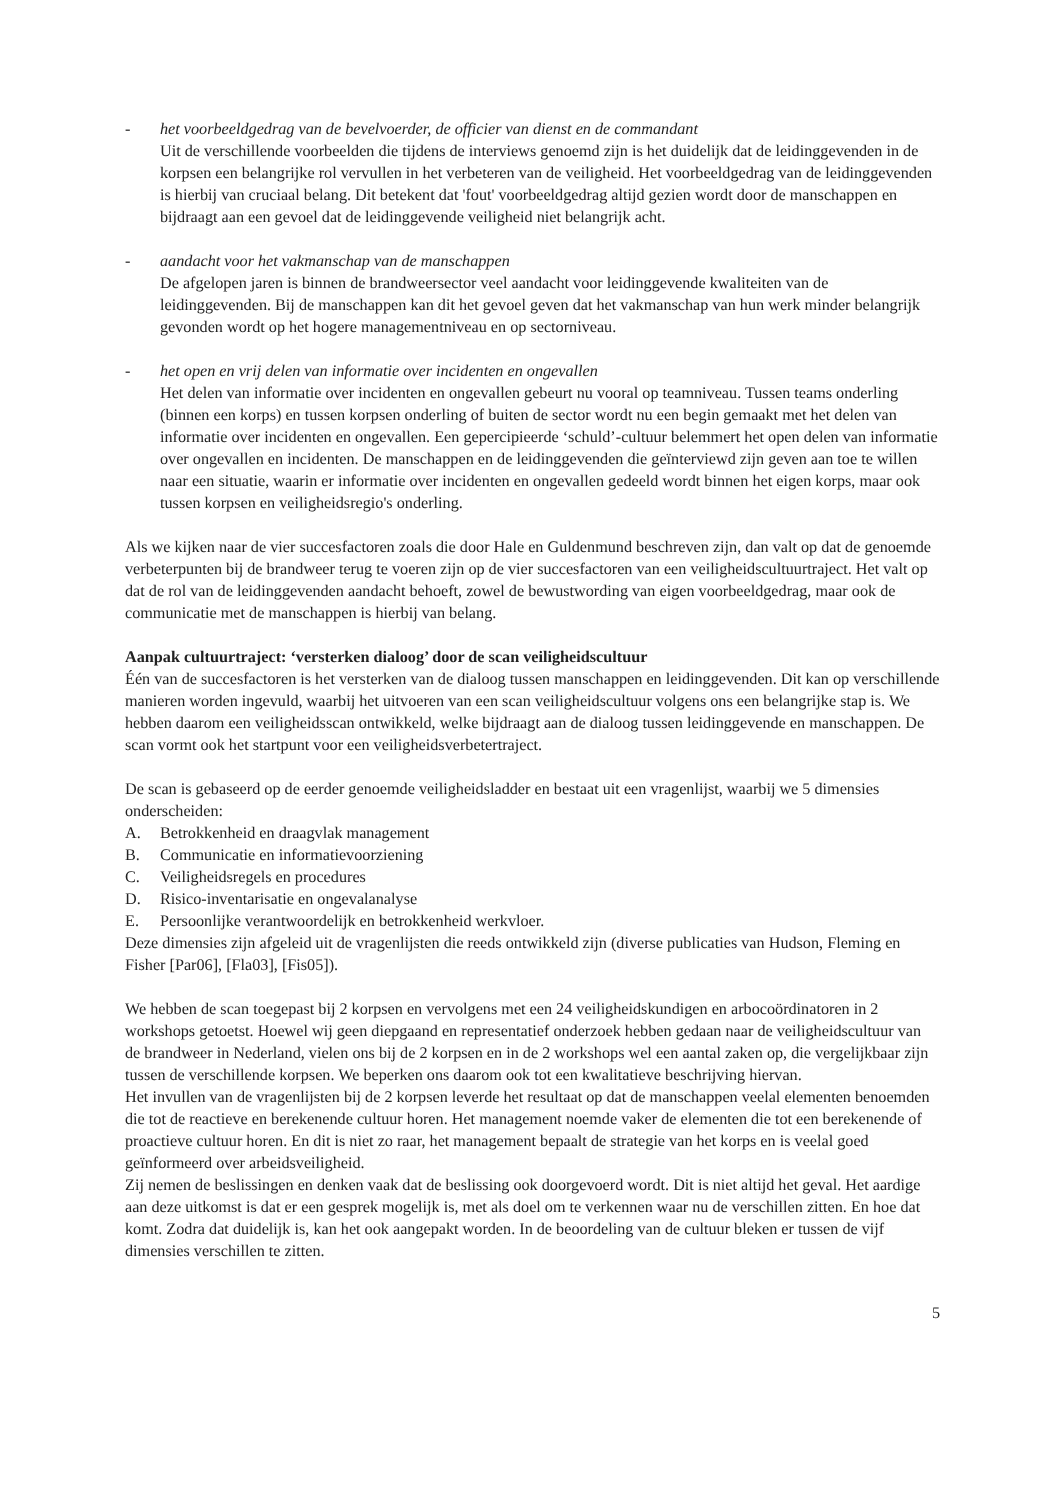- het voorbeeldgedrag van de bevelvoerder, de officier van dienst en de commandant
Uit de verschillende voorbeelden die tijdens de interviews genoemd zijn is het duidelijk dat de leidinggevenden in de korpsen een belangrijke rol vervullen in het verbeteren van de veiligheid. Het voorbeeldgedrag van de leidinggevenden is hierbij van cruciaal belang. Dit betekent dat 'fout' voorbeeldgedrag altijd gezien wordt door de manschappen en bijdraagt aan een gevoel dat de leidinggevende veiligheid niet belangrijk acht.
- aandacht voor het vakmanschap van de manschappen
De afgelopen jaren is binnen de brandweersector veel aandacht voor leidinggevende kwaliteiten van de leidinggevenden. Bij de manschappen kan dit het gevoel geven dat het vakmanschap van hun werk minder belangrijk gevonden wordt op het hogere managementniveau en op sectorniveau.
- het open en vrij delen van informatie over incidenten en ongevallen
Het delen van informatie over incidenten en ongevallen gebeurt nu vooral op teamniveau. Tussen teams onderling (binnen een korps) en tussen korpsen onderling of buiten de sector wordt nu een begin gemaakt met het delen van informatie over incidenten en ongevallen. Een gepercipieerde ‘schuld’-cultuur belemmert het open delen van informatie over ongevallen en incidenten. De manschappen en de leidinggevenden die geïnterviewd zijn geven aan toe te willen naar een situatie, waarin er informatie over incidenten en ongevallen gedeeld wordt binnen het eigen korps, maar ook tussen korpsen en veiligheidsregio's onderling.
Als we kijken naar de vier succesfactoren zoals die door Hale en Guldenmund beschreven zijn, dan valt op dat de genoemde verbeterpunten bij de brandweer terug te voeren zijn op de vier succesfactoren van een veiligheidscultuurtraject. Het valt op dat de rol van de leidinggevenden aandacht behoeft, zowel de bewustwording van eigen voorbeeldgedrag, maar ook de communicatie met de manschappen is hierbij van belang.
Aanpak cultuurtraject: ‘versterken dialoog’ door de scan veiligheidscultuur
Één van de succesfactoren is het versterken van de dialoog tussen manschappen en leidinggevenden. Dit kan op verschillende manieren worden ingevuld, waarbij het uitvoeren van een scan veiligheidscultuur volgens ons een belangrijke stap is. We hebben daarom een veiligheidsscan ontwikkeld, welke bijdraagt aan de dialoog tussen leidinggevende en manschappen. De scan vormt ook het startpunt voor een veiligheidsverbetertraject.
De scan is gebaseerd op de eerder genoemde veiligheidsladder en bestaat uit een vragenlijst, waarbij we 5 dimensies onderscheiden:
A. Betrokkenheid en draagvlak management
B. Communicatie en informatievoorziening
C. Veiligheidsregels en procedures
D. Risico-inventarisatie en ongevalanalyse
E. Persoonlijke verantwoordelijk en betrokkenheid werkvloer.
Deze dimensies zijn afgeleid uit de vragenlijsten die reeds ontwikkeld zijn (diverse publicaties van Hudson, Fleming en Fisher [Par06], [Fla03], [Fis05]).
We hebben de scan toegepast bij 2 korpsen en vervolgens met een 24 veiligheidskundigen en arbocoördinatoren in 2 workshops getoetst. Hoewel wij geen diepgaand en representatief onderzoek hebben gedaan naar de veiligheidscultuur van de brandweer in Nederland, vielen ons bij de 2 korpsen en in de 2 workshops wel een aantal zaken op, die vergelijkbaar zijn tussen de verschillende korpsen. We beperken ons daarom ook tot een kwalitatieve beschrijving hiervan.
Het invullen van de vragenlijsten bij de 2 korpsen leverde het resultaat op dat de manschappen veelal elementen benoemden die tot de reactieve en berekenende cultuur horen. Het management noemde vaker de elementen die tot een berekenende of proactieve cultuur horen. En dit is niet zo raar, het management bepaalt de strategie van het korps en is veelal goed geïnformeerd over arbeidsveiligheid.
Zij nemen de beslissingen en denken vaak dat de beslissing ook doorgevoerd wordt. Dit is niet altijd het geval. Het aardige aan deze uitkomst is dat er een gesprek mogelijk is, met als doel om te verkennen waar nu de verschillen zitten. En hoe dat komt. Zodra dat duidelijk is, kan het ook aangepakt worden. In de beoordeling van de cultuur bleken er tussen de vijf dimensies verschillen te zitten.
5